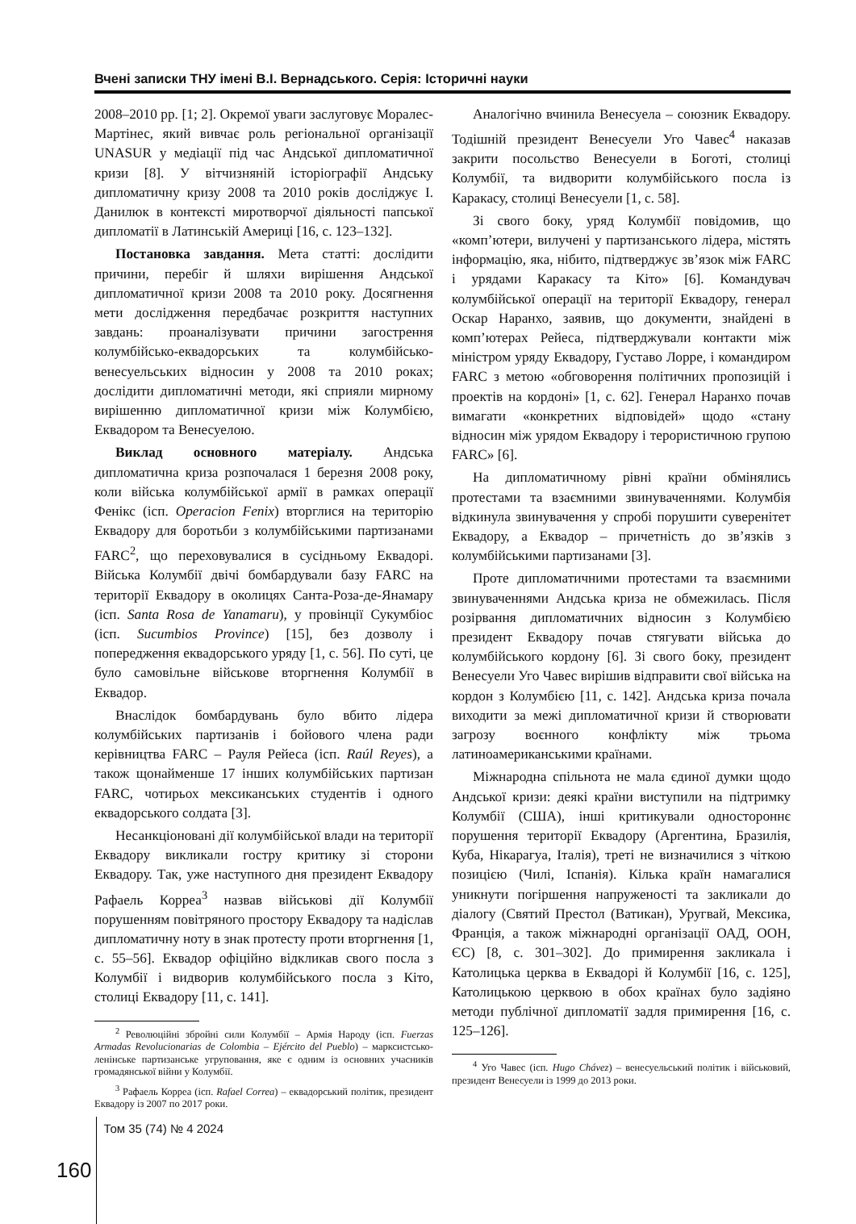Вчені записки ТНУ імені В.І. Вернадського. Серія: Історичні науки
2008–2010 рр. [1; 2]. Окремої уваги заслуговує Моралес-Мартінес, який вивчає роль регіональної організації UNASUR у медіації під час Андської дипломатичної кризи [8]. У вітчизняній історіографії Андську дипломатичну кризу 2008 та 2010 років досліджує І. Данилюк в контексті миротворчої діяльності папської дипломатії в Латинській Америці [16, с. 123–132].
Постановка завдання. Мета статті: дослідити причини, перебіг й шляхи вирішення Андської дипломатичної кризи 2008 та 2010 року. Досягнення мети дослідження передбачає розкриття наступних завдань: проаналізувати причини загострення колумбійсько-еквадорських та колумбійсько-венесуельських відносин у 2008 та 2010 роках; дослідити дипломатичні методи, які сприяли мирному вирішенню дипломатичної кризи між Колумбією, Еквадором та Венесуелою.
Виклад основного матеріалу. Андська дипломатична криза розпочалася 1 березня 2008 року, коли війська колумбійської армії в рамках операції Фенікс (ісп. Operacion Fenix) вторглися на територію Еквадору для боротьби з колумбійськими партизанами FARC<sup>2</sup>, що переховувалися в сусідньому Еквадорі. Війська Колумбії двічі бомбардували базу FARC на території Еквадору в околицях Санта-Роза-де-Янамару (ісп. Santa Rosa de Yanamaru), у провінції Сукумбіос (ісп. Sucumbios Province) [15], без дозволу і попередження еквадорського уряду [1, с. 56]. По суті, це було самовільне військове вторгнення Колумбії в Еквадор.
Внаслідок бомбардувань було вбито лідера колумбійських партизанів і бойового члена ради керівництва FARC – Рауля Рейеса (ісп. Raúl Reyes), а також щонайменше 17 інших колумбійських партизан FARC, чотирьох мексиканських студентів і одного еквадорського солдата [3].
Несанкціоновані дії колумбійської влади на території Еквадору викликали гостру критику зі сторони Еквадору. Так, уже наступного дня президент Еквадору Рафаель Корреа<sup>3</sup> назвав військові дії Колумбії порушенням повітряного простору Еквадору та надіслав дипломатичну ноту в знак протесту проти вторгнення [1, с. 55–56]. Еквадор офіційно відкликав свого посла з Колумбії і видворив колумбійського посла з Кіто, столиці Еквадору [11, с. 141].
<sup>2</sup> Революційні збройні сили Колумбії – Армія Народу (ісп. Fuerzas Armadas Revolucionarias de Colombia – Ejército del Pueblo) – марксистсько-ленінське партизанське угруповання, яке є одним із основних учасників громадянської війни у Колумбії.
<sup>3</sup> Рафаель Корреа (ісп. Rafael Correa) – еквадорський політик, президент Еквадору із 2007 по 2017 роки.
Аналогічно вчинила Венесуела – союзник Еквадору. Тодішній президент Венесуели Уго Чавес<sup>4</sup> наказав закрити посольство Венесуели в Боготі, столиці Колумбії, та видворити колумбійського посла із Каракасу, столиці Венесуели [1, с. 58].
Зі свого боку, уряд Колумбії повідомив, що «комп’ютери, вилучені у партизанського лідера, містять інформацію, яка, нібито, підтверджує зв’язок між FARC і урядами Каракасу та Кіто» [6]. Командувач колумбійської операції на території Еквадору, генерал Оскар Наранхо, заявив, що документи, знайдені в комп’ютерах Рейеса, підтверджували контакти між міністром уряду Еквадору, Густаво Лорре, і командиром FARC з метою «обговорення політичних пропозицій і проектів на кордоні» [1, с. 62]. Генерал Наранхо почав вимагати «конкретних відповідей» щодо «стану відносин між урядом Еквадору і терористичною групою FARC» [6].
На дипломатичному рівні країни обмінялись протестами та взаємними звинуваченнями. Колумбія відкинула звинувачення у спробі порушити суверенітет Еквадору, а Еквадор – причетність до зв’язків з колумбійськими партизанами [3].
Проте дипломатичними протестами та взаємними звинуваченнями Андська криза не обмежилась. Після розірвання дипломатичних відносин з Колумбією президент Еквадору почав стягувати війська до колумбійського кордону [6]. Зі свого боку, президент Венесуели Уго Чавес вирішив відправити свої війська на кордон з Колумбією [11, с. 142]. Андська криза почала виходити за межі дипломатичної кризи й створювати загрозу воєнного конфлікту між трьома латиноамериканськими країнами.
Міжнародна спільнота не мала єдиної думки щодо Андської кризи: деякі країни виступили на підтримку Колумбії (США), інші критикували одностороннє порушення території Еквадору (Аргентина, Бразилія, Куба, Нікарагуа, Італія), треті не визначилися з чіткою позицією (Чилі, Іспанія). Кілька країн намагалися уникнути погіршення напруженості та закликали до діалогу (Святий Престол (Ватикан), Уругвай, Мексика, Франція, а також міжнародні організації ОАД, ООН, ЄС) [8, с. 301–302]. До примирення закликала і Католицька церква в Еквадорі й Колумбії [16, с. 125], Католицькою церквою в обох країнах було задіяно методи публічної дипломатії задля примирення [16, с. 125–126].
<sup>4</sup> Уго Чавес (ісп. Hugo Chávez) – венесуельський політик і військовий, президент Венесуели із 1999 до 2013 роки.
160 Том 35 (74) № 4 2024